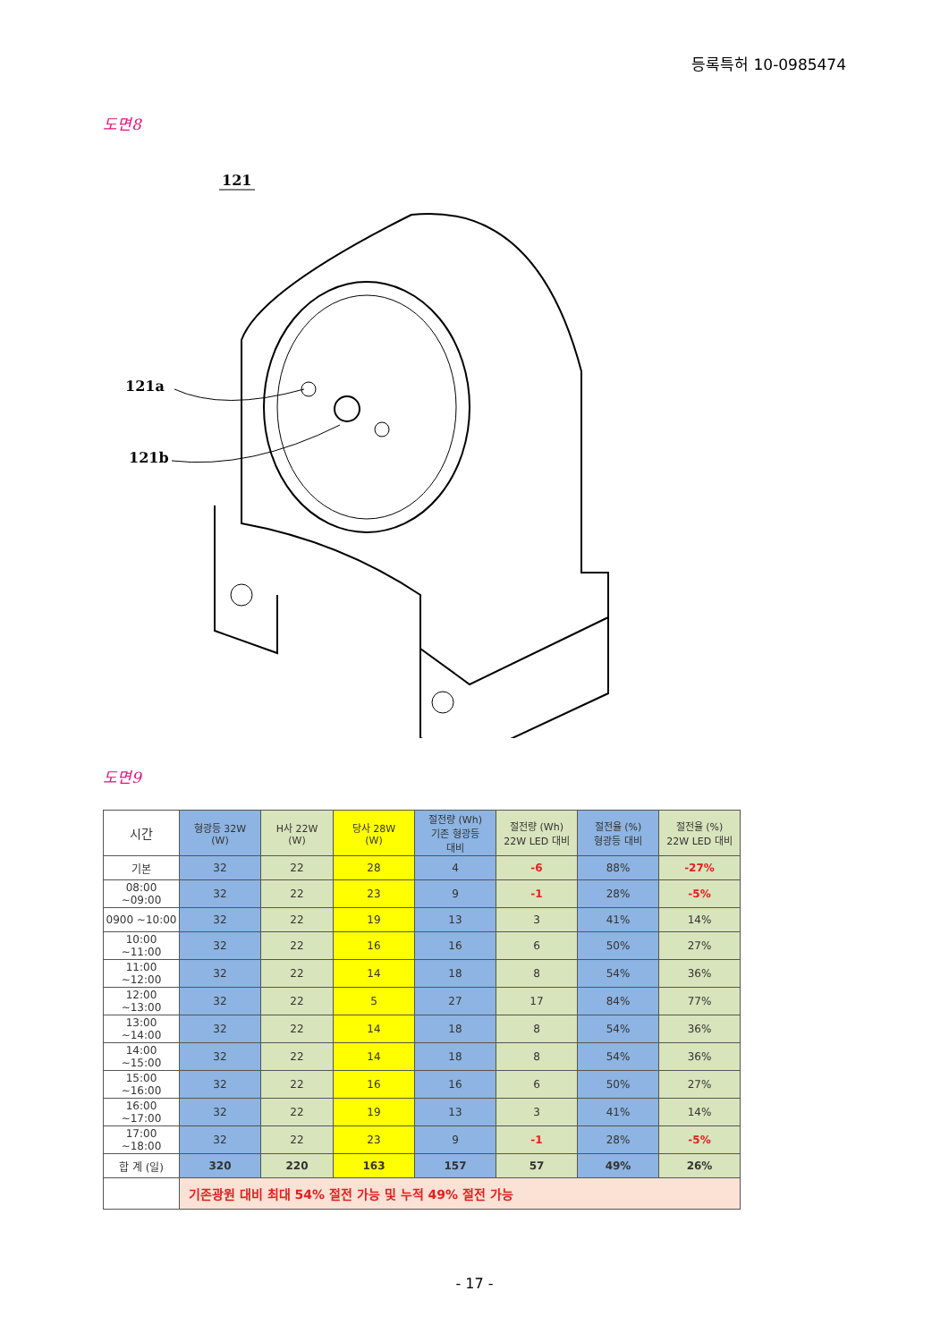등록특허 10-0985474
도면8
121
121a
121b
도면9
| 시간 | 형광등 32W (W) | H사 22W (W) | 당사 28W (W) | 절전량 (Wh) 기존 형광등 대비 | 절전량 (Wh) 22W LED 대비 | 절전율 (%) 형광등 대비 | 절전율 (%) 22W LED 대비 |
| --- | --- | --- | --- | --- | --- | --- | --- |
| 기본 | 32 | 22 | 28 | 4 | -6 | 88% | -27% |
| 08:00 ~09:00 | 32 | 22 | 23 | 9 | -1 | 28% | -5% |
| 0900 ~10:00 | 32 | 22 | 19 | 13 | 3 | 41% | 14% |
| 10:00 ~11:00 | 32 | 22 | 16 | 16 | 6 | 50% | 27% |
| 11:00 ~12:00 | 32 | 22 | 14 | 18 | 8 | 54% | 36% |
| 12:00 ~13:00 | 32 | 22 | 5 | 27 | 17 | 84% | 77% |
| 13:00 ~14:00 | 32 | 22 | 14 | 18 | 8 | 54% | 36% |
| 14:00 ~15:00 | 32 | 22 | 14 | 18 | 8 | 54% | 36% |
| 15:00 ~16:00 | 32 | 22 | 16 | 16 | 6 | 50% | 27% |
| 16:00 ~17:00 | 32 | 22 | 19 | 13 | 3 | 41% | 14% |
| 17:00 ~18:00 | 32 | 22 | 23 | 9 | -1 | 28% | -5% |
| 합 계 (일) | 320 | 220 | 163 | 157 | 57 | 49% | 26% |
| | 기존광원 대비 최대 54% 절전 가능 및 누적 49% 절전 가능 | | | | | | |
- 17 -